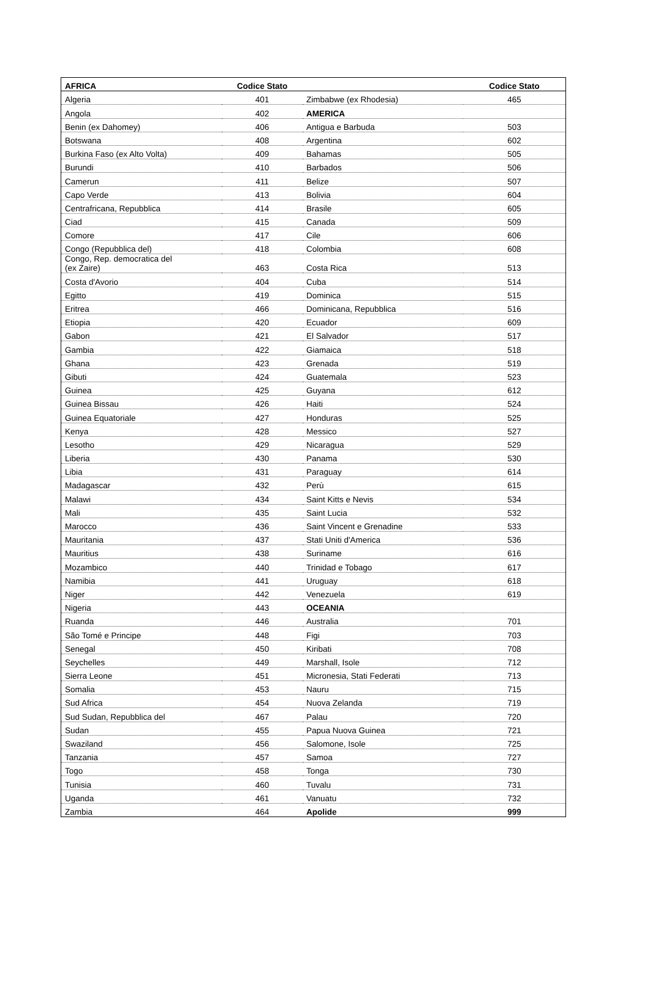| AFRICA | Codice Stato | | Codice Stato |
| --- | --- | --- | --- |
| Algeria | 401 | Zimbabwe (ex Rhodesia) | 465 |
| Angola | 402 | AMERICA | |
| Benin (ex Dahomey) | 406 | Antigua e Barbuda | 503 |
| Botswana | 408 | Argentina | 602 |
| Burkina Faso (ex Alto Volta) | 409 | Bahamas | 505 |
| Burundi | 410 | Barbados | 506 |
| Camerun | 411 | Belize | 507 |
| Capo Verde | 413 | Bolivia | 604 |
| Centrafricana, Repubblica | 414 | Brasile | 605 |
| Ciad | 415 | Canada | 509 |
| Comore | 417 | Cile | 606 |
| Congo (Repubblica del) | 418 | Colombia | 608 |
| Congo, Rep. democratica del (ex Zaire) | 463 | Costa Rica | 513 |
| Costa d'Avorio | 404 | Cuba | 514 |
| Egitto | 419 | Dominica | 515 |
| Eritrea | 466 | Dominicana, Repubblica | 516 |
| Etiopia | 420 | Ecuador | 609 |
| Gabon | 421 | El Salvador | 517 |
| Gambia | 422 | Giamaica | 518 |
| Ghana | 423 | Grenada | 519 |
| Gibuti | 424 | Guatemala | 523 |
| Guinea | 425 | Guyana | 612 |
| Guinea Bissau | 426 | Haiti | 524 |
| Guinea Equatoriale | 427 | Honduras | 525 |
| Kenya | 428 | Messico | 527 |
| Lesotho | 429 | Nicaragua | 529 |
| Liberia | 430 | Panama | 530 |
| Libia | 431 | Paraguay | 614 |
| Madagascar | 432 | Perù | 615 |
| Malawi | 434 | Saint Kitts e Nevis | 534 |
| Mali | 435 | Saint Lucia | 532 |
| Marocco | 436 | Saint Vincent e Grenadine | 533 |
| Mauritania | 437 | Stati Uniti d'America | 536 |
| Mauritius | 438 | Suriname | 616 |
| Mozambico | 440 | Trinidad e Tobago | 617 |
| Namibia | 441 | Uruguay | 618 |
| Niger | 442 | Venezuela | 619 |
| Nigeria | 443 | OCEANIA | |
| Ruanda | 446 | Australia | 701 |
| São Tomé e Principe | 448 | Figi | 703 |
| Senegal | 450 | Kiribati | 708 |
| Seychelles | 449 | Marshall, Isole | 712 |
| Sierra Leone | 451 | Micronesia, Stati Federati | 713 |
| Somalia | 453 | Nauru | 715 |
| Sud Africa | 454 | Nuova Zelanda | 719 |
| Sud Sudan, Repubblica del | 467 | Palau | 720 |
| Sudan | 455 | Papua Nuova Guinea | 721 |
| Swaziland | 456 | Salomone, Isole | 725 |
| Tanzania | 457 | Samoa | 727 |
| Togo | 458 | Tonga | 730 |
| Tunisia | 460 | Tuvalu | 731 |
| Uganda | 461 | Vanuatu | 732 |
| Zambia | 464 | Apolide | 999 |